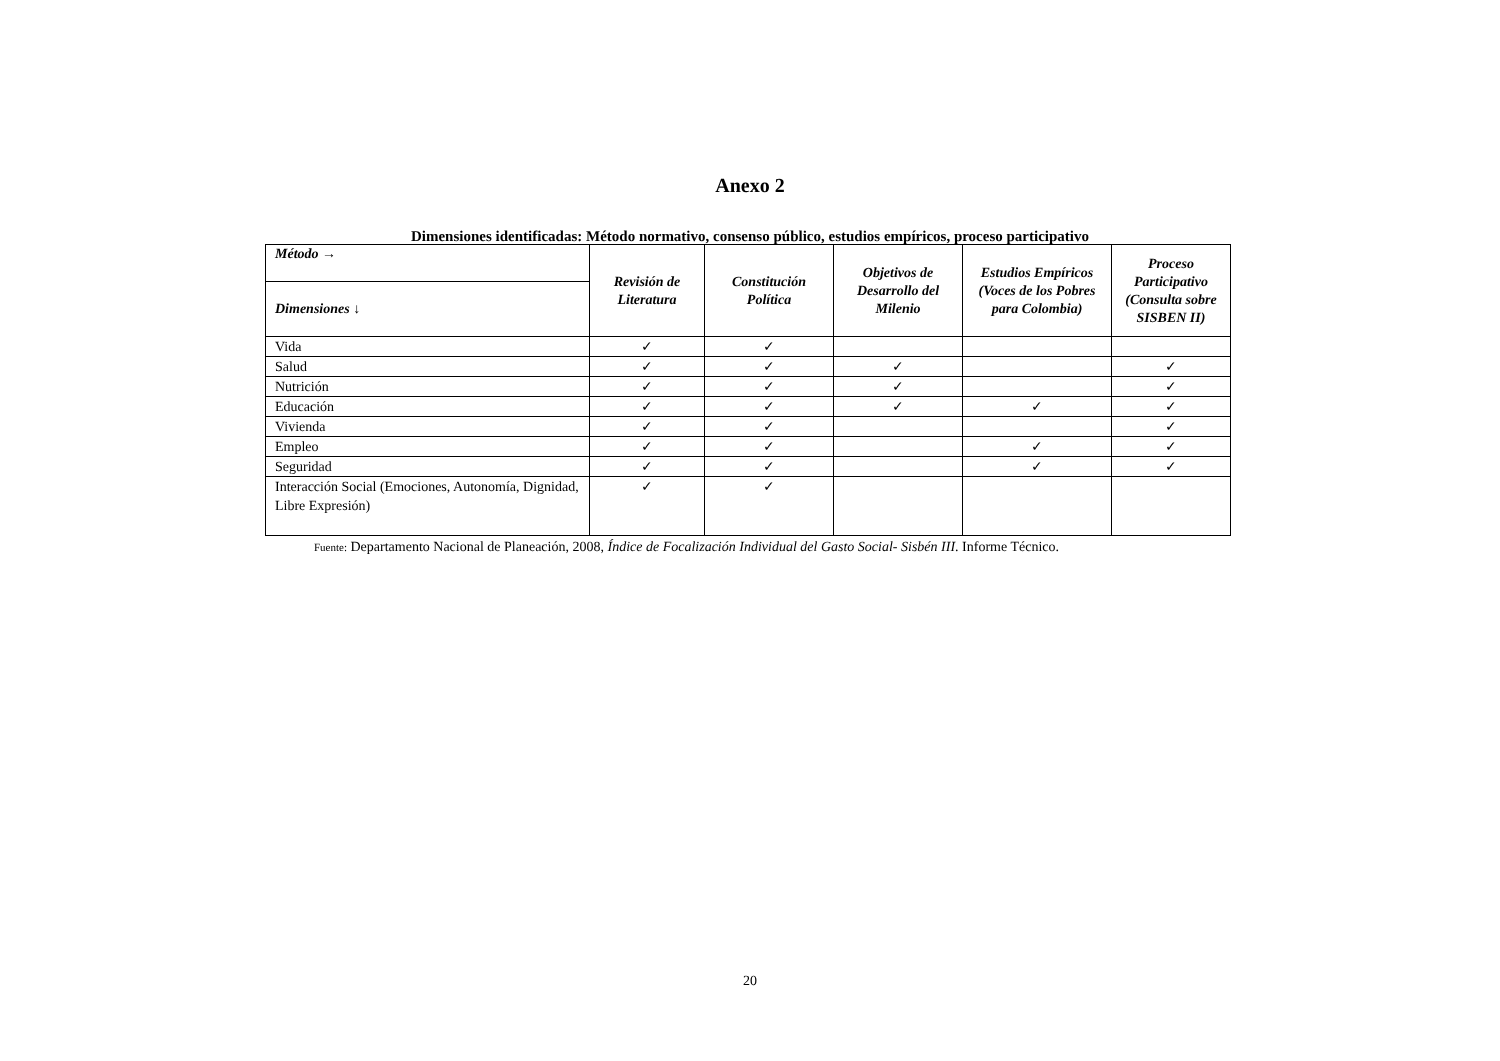Anexo 2
Dimensiones identificadas: Método normativo, consenso público, estudios empíricos, proceso participativo
| Método → | Revisión de Literatura | Constitución Política | Objetivos de Desarrollo del Milenio | Estudios Empíricos (Voces de los Pobres para Colombia) | Proceso Participativo (Consulta sobre SISBEN II) |
| --- | --- | --- | --- | --- | --- |
| Dimensiones ↓ | | | | | |
| Vida | ✓ | ✓ | | | |
| Salud | ✓ | ✓ | ✓ | | ✓ |
| Nutrición | ✓ | ✓ | ✓ | | ✓ |
| Educación | ✓ | ✓ | ✓ | ✓ | ✓ |
| Vivienda | ✓ | ✓ | | | ✓ |
| Empleo | ✓ | ✓ | | ✓ | ✓ |
| Seguridad | ✓ | ✓ | | ✓ | ✓ |
| Interacción Social (Emociones, Autonomía, Dignidad, Libre Expresión) | ✓ | ✓ | | | |
Fuente: Departamento Nacional de Planeación, 2008, Índice de Focalización Individual del Gasto Social- Sisbén III. Informe Técnico.
20